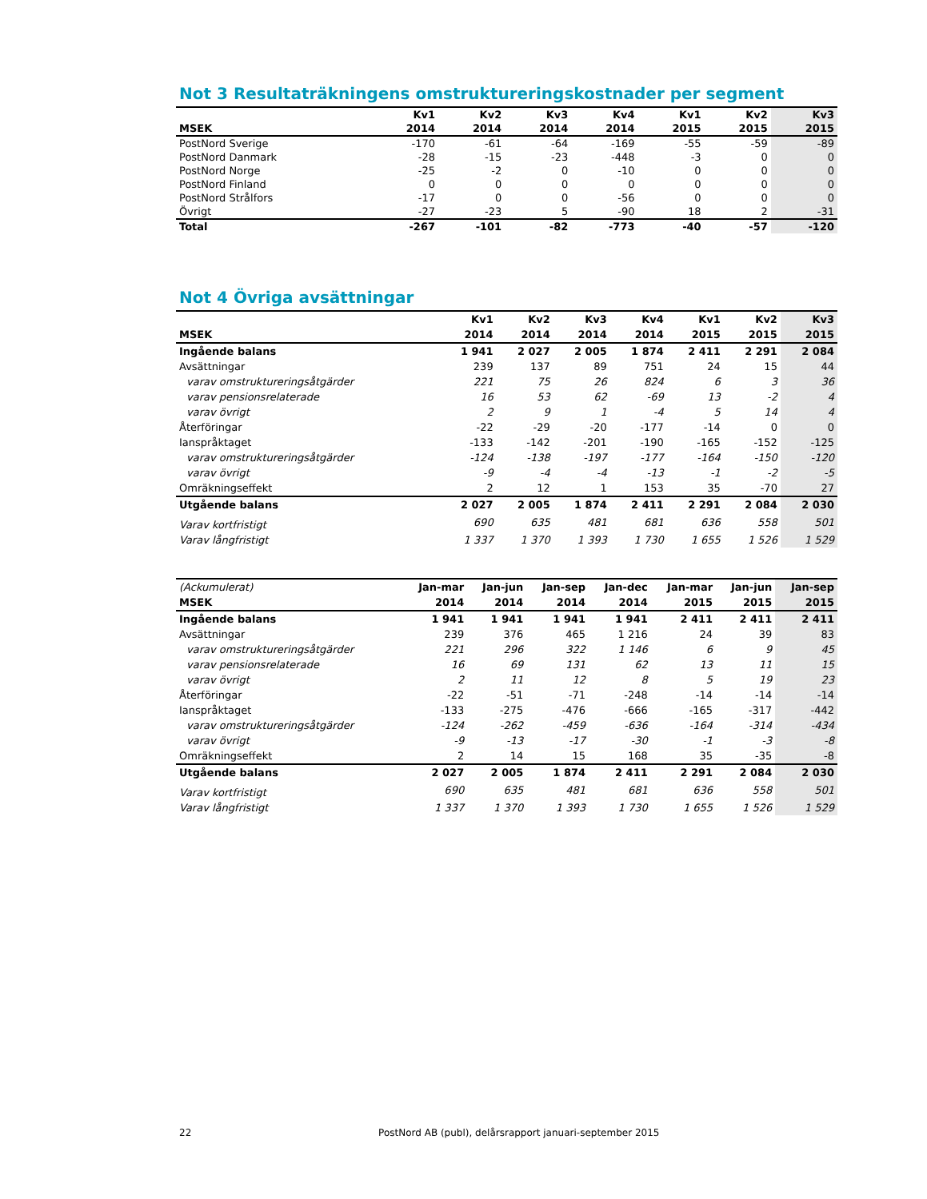Not 3 Resultaträkningens omstruktureringskostnader per segment
| | Kv1 | Kv2 | Kv3 | Kv4 | Kv1 | Kv2 | Kv3 |
| --- | --- | --- | --- | --- | --- | --- | --- |
| MSEK | 2014 | 2014 | 2014 | 2014 | 2015 | 2015 | 2015 |
| PostNord Sverige | -170 | -61 | -64 | -169 | -55 | -59 | -89 |
| PostNord Danmark | -28 | -15 | -23 | -448 | -3 | 0 | 0 |
| PostNord Norge | -25 | -2 | 0 | -10 | 0 | 0 | 0 |
| PostNord Finland | 0 | 0 | 0 | 0 | 0 | 0 | 0 |
| PostNord Strålfors | -17 | 0 | 0 | -56 | 0 | 0 | 0 |
| Övrigt | -27 | -23 | 5 | -90 | 18 | 2 | -31 |
| Total | -267 | -101 | -82 | -773 | -40 | -57 | -120 |
Not 4 Övriga avsättningar
| | Kv1 | Kv2 | Kv3 | Kv4 | Kv1 | Kv2 | Kv3 |
| --- | --- | --- | --- | --- | --- | --- | --- |
| MSEK | 2014 | 2014 | 2014 | 2014 | 2015 | 2015 | 2015 |
| Ingående balans | 1 941 | 2 027 | 2 005 | 1 874 | 2 411 | 2 291 | 2 084 |
| Avsättningar | 239 | 137 | 89 | 751 | 24 | 15 | 44 |
| varav omstruktureringsåtgärder | 221 | 75 | 26 | 824 | 6 | 3 | 36 |
| varav pensionsrelaterade | 16 | 53 | 62 | -69 | 13 | -2 | 4 |
| varav övrigt | 2 | 9 | 1 | -4 | 5 | 14 | 4 |
| Återföringar | -22 | -29 | -20 | -177 | -14 | 0 | 0 |
| Ianspråktaget | -133 | -142 | -201 | -190 | -165 | -152 | -125 |
| varav omstruktureringsåtgärder | -124 | -138 | -197 | -177 | -164 | -150 | -120 |
| varav övrigt | -9 | -4 | -4 | -13 | -1 | -2 | -5 |
| Omräkningseffekt | 2 | 12 | 1 | 153 | 35 | -70 | 27 |
| Utgående balans | 2 027 | 2 005 | 1 874 | 2 411 | 2 291 | 2 084 | 2 030 |
| Varav kortfristigt | 690 | 635 | 481 | 681 | 636 | 558 | 501 |
| Varav långfristigt | 1 337 | 1 370 | 1 393 | 1 730 | 1 655 | 1 526 | 1 529 |
| (Ackumulerat) | Jan-mar | Jan-jun | Jan-sep | Jan-dec | Jan-mar | Jan-jun | Jan-sep |
| --- | --- | --- | --- | --- | --- | --- | --- |
| MSEK | 2014 | 2014 | 2014 | 2014 | 2015 | 2015 | 2015 |
| Ingående balans | 1 941 | 1 941 | 1 941 | 1 941 | 2 411 | 2 411 | 2 411 |
| Avsättningar | 239 | 376 | 465 | 1 216 | 24 | 39 | 83 |
| varav omstruktureringsåtgärder | 221 | 296 | 322 | 1 146 | 6 | 9 | 45 |
| varav pensionsrelaterade | 16 | 69 | 131 | 62 | 13 | 11 | 15 |
| varav övrigt | 2 | 11 | 12 | 8 | 5 | 19 | 23 |
| Återföringar | -22 | -51 | -71 | -248 | -14 | -14 | -14 |
| Ianspråktaget | -133 | -275 | -476 | -666 | -165 | -317 | -442 |
| varav omstruktureringsåtgärder | -124 | -262 | -459 | -636 | -164 | -314 | -434 |
| varav övrigt | -9 | -13 | -17 | -30 | -1 | -3 | -8 |
| Omräkningseffekt | 2 | 14 | 15 | 168 | 35 | -35 | -8 |
| Utgående balans | 2 027 | 2 005 | 1 874 | 2 411 | 2 291 | 2 084 | 2 030 |
| Varav kortfristigt | 690 | 635 | 481 | 681 | 636 | 558 | 501 |
| Varav långfristigt | 1 337 | 1 370 | 1 393 | 1 730 | 1 655 | 1 526 | 1 529 |
22 PostNord AB (publ), delårsrapport januari-september 2015